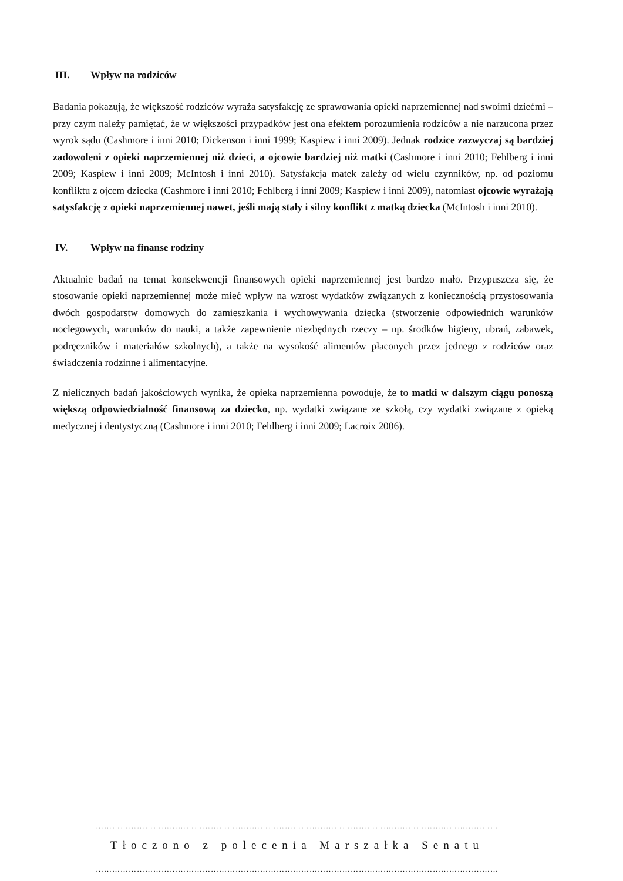III. Wpływ na rodziców
Badania pokazują, że większość rodziców wyraża satysfakcję ze sprawowania opieki naprzemiennej nad swoimi dziećmi – przy czym należy pamiętać, że w większości przypadków jest ona efektem porozumienia rodziców a nie narzucona przez wyrok sądu (Cashmore i inni 2010; Dickenson i inni 1999; Kaspiew i inni 2009). Jednak rodzice zazwyczaj są bardziej zadowoleni z opieki naprzemiennej niż dzieci, a ojcowie bardziej niż matki (Cashmore i inni 2010; Fehlberg i inni 2009; Kaspiew i inni 2009; McIntosh i inni 2010). Satysfakcja matek zależy od wielu czynników, np. od poziomu konfliktu z ojcem dziecka (Cashmore i inni 2010; Fehlberg i inni 2009; Kaspiew i inni 2009), natomiast ojcowie wyrażają satysfakcję z opieki naprzemiennej nawet, jeśli mają stały i silny konflikt z matką dziecka (McIntosh i inni 2010).
IV. Wpływ na finanse rodziny
Aktualnie badań na temat konsekwencji finansowych opieki naprzemiennej jest bardzo mało. Przypuszcza się, że stosowanie opieki naprzemiennej może mieć wpływ na wzrost wydatków związanych z koniecznością przystosowania dwóch gospodarstw domowych do zamieszkania i wychowywania dziecka (stworzenie odpowiednich warunków noclegowych, warunków do nauki, a także zapewnienie niezbędnych rzeczy – np. środków higieny, ubrań, zabawek, podręczników i materiałów szkolnych), a także na wysokość alimentów płaconych przez jednego z rodziców oraz świadczenia rodzinne i alimentacyjne.
Z nielicznych badań jakościowych wynika, że opieka naprzemienna powoduje, że to matki w dalszym ciągu ponoszą większą odpowiedzialność finansową za dziecko, np. wydatki związane ze szkołą, czy wydatki związane z opieką medycznej i dentystyczną (Cashmore i inni 2010; Fehlberg i inni 2009; Lacroix 2006).
…………………………………………………………………………………………………………………………………
Tłoczono z polecenia Marszałka Senatu
…………………………………………………………………………………………………………………………………